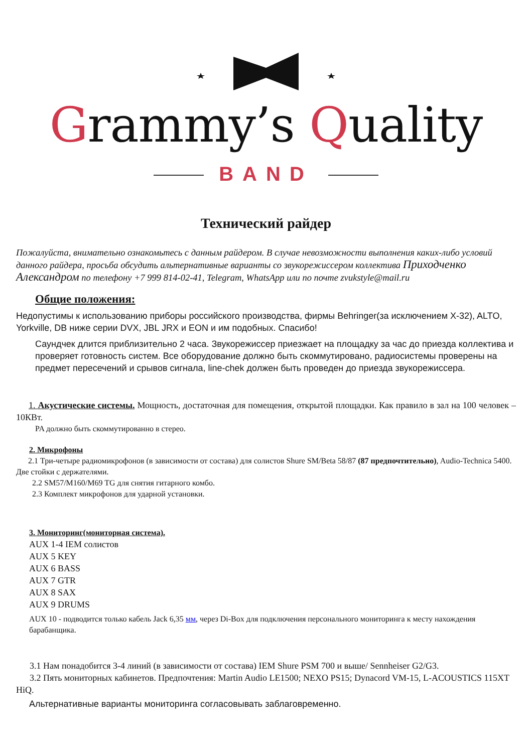Grammy’s Quality
BAND
Технический райдер
Пожалуйста, внимательно ознакомьтесь с данным райдером. В случае невозможности выполнения каких-либо условий данного райдера, просьба обсудить альтернативные варианты со звукорежиссером коллектива Приходченко Александром по телефону +7 999 814-02-41, Telegram, WhatsApp или по почте zvukstyle@mail.ru
Общие положения:
Недопустимы к использованию приборы российского производства, фирмы Behringer(за исключением X-32), ALTO, Yorkville, DB ниже серии DVX, JBL JRX и EON и им подобных. Спасибо!
Саундчек длится приблизительно 2 часа. Звукорежиссер приезжает на площадку за час до приезда коллектива и проверяет готовность систем. Все оборудование должно быть скоммутировано, радиосистемы проверены на предмет пересечений и срывов сигнала, line-chek должен быть проведен до приезда звукорежиссера.
1. Акустические системы. Мощность, достаточная для помещения, открытой площадки. Как правило в зал на 100 человек – 10КВт.
PA должно быть скоммутированно в стерео.
2. Микрофоны
2.1 Три-четыре радиомикрофонов (в зависимости от состава) для солистов Shure SM/Beta 58/87 (87 предпочтительно), Audio-Technica 5400. Две стойки с держателями.
2.2 SM57/M160/M69 TG для снятия гитарного комбо.
2.3 Комплект микрофонов для ударной установки.
3. Мониторинг(мониторная система).
AUX 1-4 IEM солистов
AUX 5 KEY
AUX 6 BASS
AUX 7 GTR
AUX 8 SAX
AUX 9 DRUMS
AUX 10 - подводится только кабель Jack 6,35 мм, через Di-Box для подключения персонального мониторинга к месту нахождения барабанщика.
3.1 Нам понадобится 3-4 линий (в зависимости от состава) IEM Shure PSM 700 и выше/ Sennheiser G2/G3.
3.2 Пять мониторных кабинетов. Предпочтения: Martin Audio LE1500; NEXO PS15; Dynacord VM-15, L-ACOUSTICS 115XT HiQ.
Альтернативные варианты мониторинга согласовывать заблаговременно.